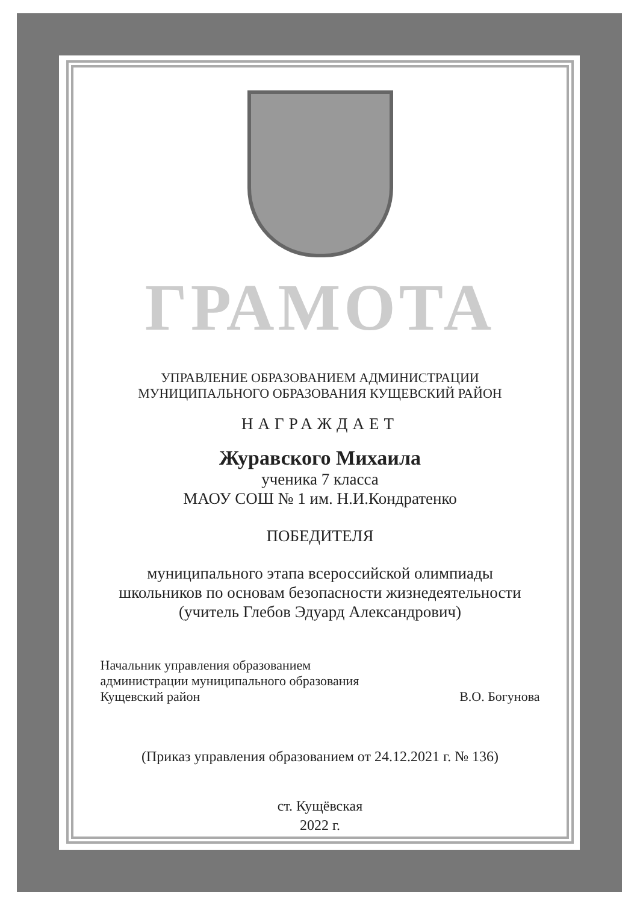ГРАМОТА
УПРАВЛЕНИЕ ОБРАЗОВАНИЕМ АДМИНИСТРАЦИИ
МУНИЦИПАЛЬНОГО ОБРАЗОВАНИЯ КУЩЕВСКИЙ РАЙОН
НАГРАЖДАЕТ
Журавского Михаила
ученика 7 класса
МАОУ СОШ № 1 им. Н.И.Кондратенко
ПОБЕДИТЕЛЯ
муниципального этапа всероссийской олимпиады
школьников по основам безопасности жизнедеятельности
(учитель Глебов Эдуард Александрович)
Начальник управления образованием
администрации муниципального образования
Кущевский район
В.О. Богунова
(Приказ управления образованием от 24.12.2021 г. № 136)
ст. Кущёвская
2022 г.